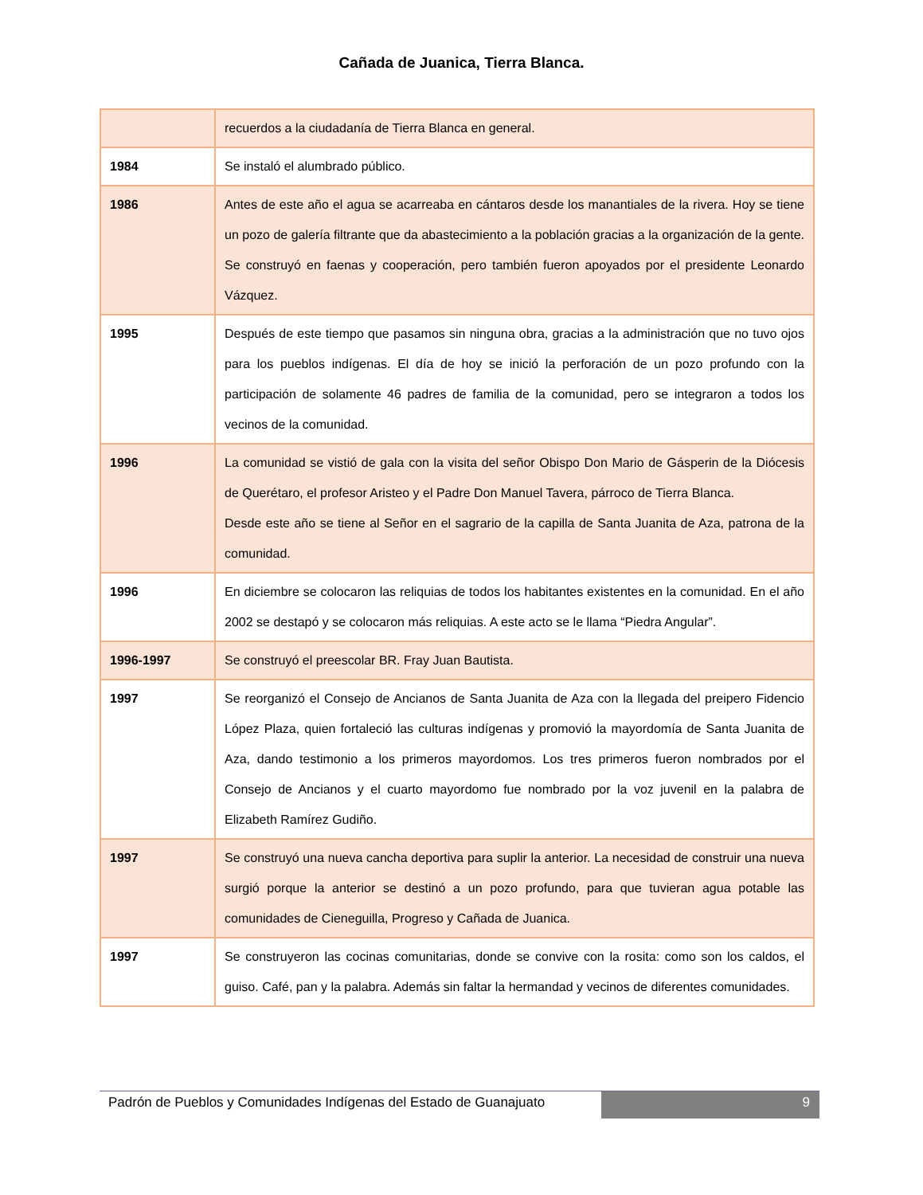Cañada de Juanica, Tierra Blanca.
| | recuerdos a la ciudadanía de Tierra Blanca en general. |
| 1984 | Se instaló el alumbrado público. |
| 1986 | Antes de este año el agua se acarreaba en cántaros desde los manantiales de la rivera. Hoy se tiene un pozo de galería filtrante que da abastecimiento a la población gracias a la organización de la gente. Se construyó en faenas y cooperación, pero también fueron apoyados por el presidente Leonardo Vázquez. |
| 1995 | Después de este tiempo que pasamos sin ninguna obra, gracias a la administración que no tuvo ojos para los pueblos indígenas. El día de hoy se inició la perforación de un pozo profundo con la participación de solamente 46 padres de familia de la comunidad, pero se integraron a todos los vecinos de la comunidad. |
| 1996 | La comunidad se vistió de gala con la visita del señor Obispo Don Mario de Gásperin de la Diócesis de Querétaro, el profesor Aristeo y el Padre Don Manuel Tavera, párroco de Tierra Blanca. Desde este año se tiene al Señor en el sagrario de la capilla de Santa Juanita de Aza, patrona de la comunidad. |
| 1996 | En diciembre se colocaron las reliquias de todos los habitantes existentes en la comunidad. En el año 2002 se destapó y se colocaron más reliquias. A este acto se le llama “Piedra Angular”. |
| 1996-1997 | Se construyó el preescolar BR. Fray Juan Bautista. |
| 1997 | Se reorganizó el Consejo de Ancianos de Santa Juanita de Aza con la llegada del preipero Fidencio López Plaza, quien fortaleció las culturas indígenas y promovió la mayordomía de Santa Juanita de Aza, dando testimonio a los primeros mayordomos. Los tres primeros fueron nombrados por el Consejo de Ancianos y el cuarto mayordomo fue nombrado por la voz juvenil en la palabra de Elizabeth Ramírez Gudiño. |
| 1997 | Se construyó una nueva cancha deportiva para suplir la anterior. La necesidad de construir una nueva surgió porque la anterior se destinó a un pozo profundo, para que tuvieran agua potable las comunidades de Cieneguilla, Progreso y Cañada de Juanica. |
| 1997 | Se construyeron las cocinas comunitarias, donde se convive con la rosita: como son los caldos, el guiso. Café, pan y la palabra. Además sin faltar la hermandad y vecinos de diferentes comunidades. |
Padrón de Pueblos y Comunidades Indígenas del Estado de Guanajuato
9